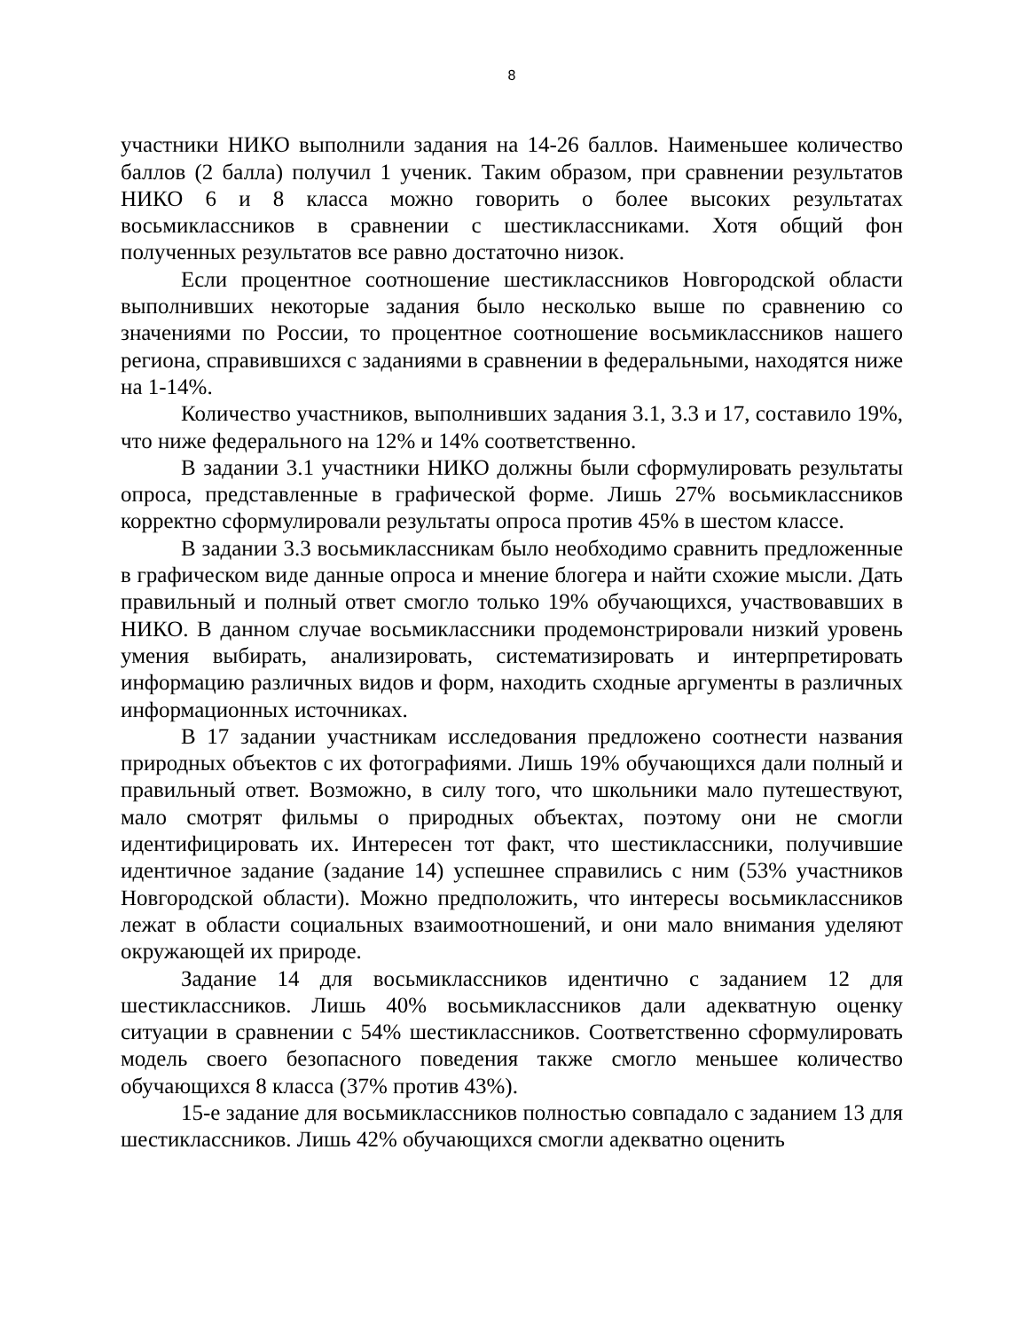8
участники НИКО выполнили задания на 14-26 баллов. Наименьшее количество баллов (2 балла) получил 1 ученик. Таким образом, при сравнении результатов НИКО 6 и 8 класса можно говорить о более высоких результатах восьмиклассников в сравнении с шестиклассниками. Хотя общий фон полученных результатов все равно достаточно низок.
Если процентное соотношение шестиклассников Новгородской области выполнивших некоторые задания было несколько выше по сравнению со значениями по России, то процентное соотношение восьмиклассников нашего региона, справившихся с заданиями в сравнении в федеральными, находятся ниже на 1-14%.
Количество участников, выполнивших задания 3.1, 3.3 и 17, составило 19%, что ниже федерального на 12% и 14% соответственно.
В задании 3.1 участники НИКО должны были сформулировать результаты опроса, представленные в графической форме. Лишь 27% восьмиклассников корректно сформулировали результаты опроса против 45% в шестом классе.
В задании 3.3 восьмиклассникам было необходимо сравнить предложенные в графическом виде данные опроса и мнение блогера и найти схожие мысли. Дать правильный и полный ответ смогло только 19% обучающихся, участвовавших в НИКО. В данном случае восьмиклассники продемонстрировали низкий уровень умения выбирать, анализировать, систематизировать и интерпретировать информацию различных видов и форм, находить сходные аргументы в различных информационных источниках.
В 17 задании участникам исследования предложено соотнести названия природных объектов с их фотографиями. Лишь 19% обучающихся дали полный и правильный ответ. Возможно, в силу того, что школьники мало путешествуют, мало смотрят фильмы о природных объектах, поэтому они не смогли идентифицировать их. Интересен тот факт, что шестиклассники, получившие идентичное задание (задание 14) успешнее справились с ним (53% участников Новгородской области). Можно предположить, что интересы восьмиклассников лежат в области социальных взаимоотношений, и они мало внимания уделяют окружающей их природе.
Задание 14 для восьмиклассников идентично с заданием 12 для шестиклассников. Лишь 40% восьмиклассников дали адекватную оценку ситуации в сравнении с 54% шестиклассников. Соответственно сформулировать модель своего безопасного поведения также смогло меньшее количество обучающихся 8 класса (37% против 43%).
15-е задание для восьмиклассников полностью совпадало с заданием 13 для шестиклассников. Лишь 42% обучающихся смогли адекватно оценить